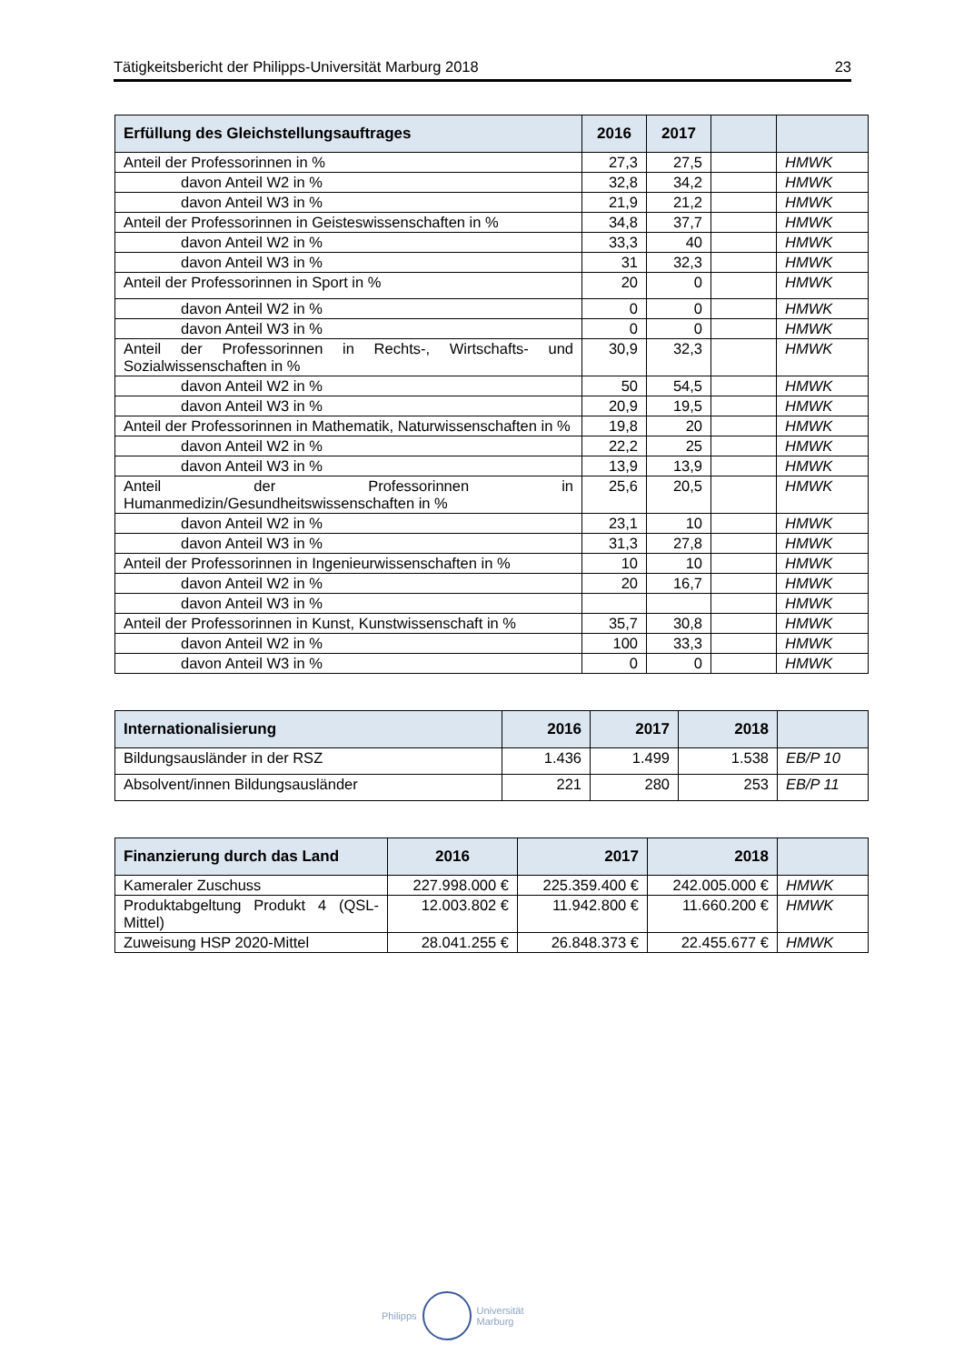Tätigkeitsbericht der Philipps-Universität Marburg 2018 23
| Erfüllung des Gleichstellungsauftrages | 2016 | 2017 | | |
| --- | --- | --- | --- | --- |
| Anteil der Professorinnen in % | 27,3 | 27,5 | | HMWK |
| davon Anteil W2 in % | 32,8 | 34,2 | | HMWK |
| davon Anteil W3 in % | 21,9 | 21,2 | | HMWK |
| Anteil der Professorinnen in Geisteswissenschaften in % | 34,8 | 37,7 | | HMWK |
| davon Anteil W2 in % | 33,3 | 40 | | HMWK |
| davon Anteil W3 in % | 31 | 32,3 | | HMWK |
| Anteil der Professorinnen in Sport in % | 20 | 0 | | HMWK |
| davon Anteil W2 in % | 0 | 0 | | HMWK |
| davon Anteil W3 in % | 0 | 0 | | HMWK |
| Anteil der Professorinnen in Rechts-, Wirtschafts- und Sozialwissenschaften in % | 30,9 | 32,3 | | HMWK |
| davon Anteil W2 in % | 50 | 54,5 | | HMWK |
| davon Anteil W3 in % | 20,9 | 19,5 | | HMWK |
| Anteil der Professorinnen in Mathematik, Naturwissenschaften in % | 19,8 | 20 | | HMWK |
| davon Anteil W2 in % | 22,2 | 25 | | HMWK |
| davon Anteil W3 in % | 13,9 | 13,9 | | HMWK |
| Anteil der Professorinnen in Humanmedizin/Gesundheitswissenschaften in % | 25,6 | 20,5 | | HMWK |
| davon Anteil W2 in % | 23,1 | 10 | | HMWK |
| davon Anteil W3 in % | 31,3 | 27,8 | | HMWK |
| Anteil der Professorinnen in Ingenieurwissenschaften in % | 10 | 10 | | HMWK |
| davon Anteil W2 in % | 20 | 16,7 | | HMWK |
| davon Anteil W3 in % | | | | HMWK |
| Anteil der Professorinnen in Kunst, Kunstwissenschaft in % | 35,7 | 30,8 | | HMWK |
| davon Anteil W2 in % | 100 | 33,3 | | HMWK |
| davon Anteil W3 in % | 0 | 0 | | HMWK |
| Internationalisierung | 2016 | 2017 | 2018 | |
| --- | --- | --- | --- | --- |
| Bildungsausländer in der RSZ | 1.436 | 1.499 | 1.538 | EB/P 10 |
| Absolvent/innen Bildungsausländer | 221 | 280 | 253 | EB/P 11 |
| Finanzierung durch das Land | 2016 | 2017 | 2018 | |
| --- | --- | --- | --- | --- |
| Kameraler Zuschuss | 227.998.000 € | 225.359.400 € | 242.005.000 € | HMWK |
| Produktabgeltung Produkt 4 (QSL-Mittel) | 12.003.802 € | 11.942.800 € | 11.660.200 € | HMWK |
| Zuweisung HSP 2020-Mittel | 28.041.255 € | 26.848.373 € | 22.455.677 € | HMWK |
Philipps
Universität
Marburg